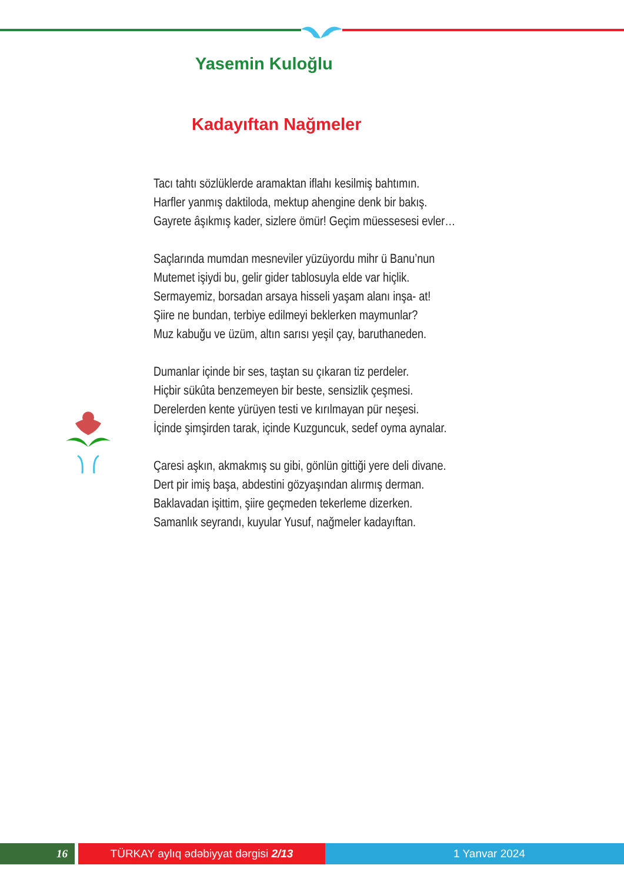Yasemin Kuloğlu
Kadayıftan Nağmeler
Tacı tahtı sözlüklerde aramaktan iflahı kesilmiş bahtımın.
Harfler yanmış daktiloda, mektup ahengine denk bir bakış.
Gayrete âşıkmış kader, sizlere ömür! Geçim müessesesi evler…
Saçlarında mumdan mesneviler yüzüyordu mihr ü Banu’nun
Mutemet işiydi bu, gelir gider tablosuyla elde var hiçlik.
Sermayemiz, borsadan arsaya hisseli yaşam alanı inşa- at!
Şiire ne bundan, terbiye edilmeyi beklerken maymunlar?
Muz kabuğu ve üzüm, altın sarısı yeşil çay, baruthaneden.
Dumanlar içinde bir ses, taştan su çıkaran tiz perdeler.
Hiçbir sükûta benzemeyen bir beste, sensizlik çeşmesi.
Derelerden kente yürüyen testi ve kırılmayan pür neşesi.
İçinde şimşirden tarak, içinde Kuzguncuk, sedef oyma aynalar.
Çaresi aşkın, akmakmış su gibi, gönlün gittiği yere deli divane.
Dert pir imiş başa, abdestini gözyaşından alırmış derman.
Baklavadan işittim, şiire geçmeden tekerleme dizerken.
Samanlık seyrandı, kuyular Yusuf, nağmeler kadayıftan.
16 TÜRKAY aylıq ədəbiyyat dərgisi 2/13 1 Yanvar 2024